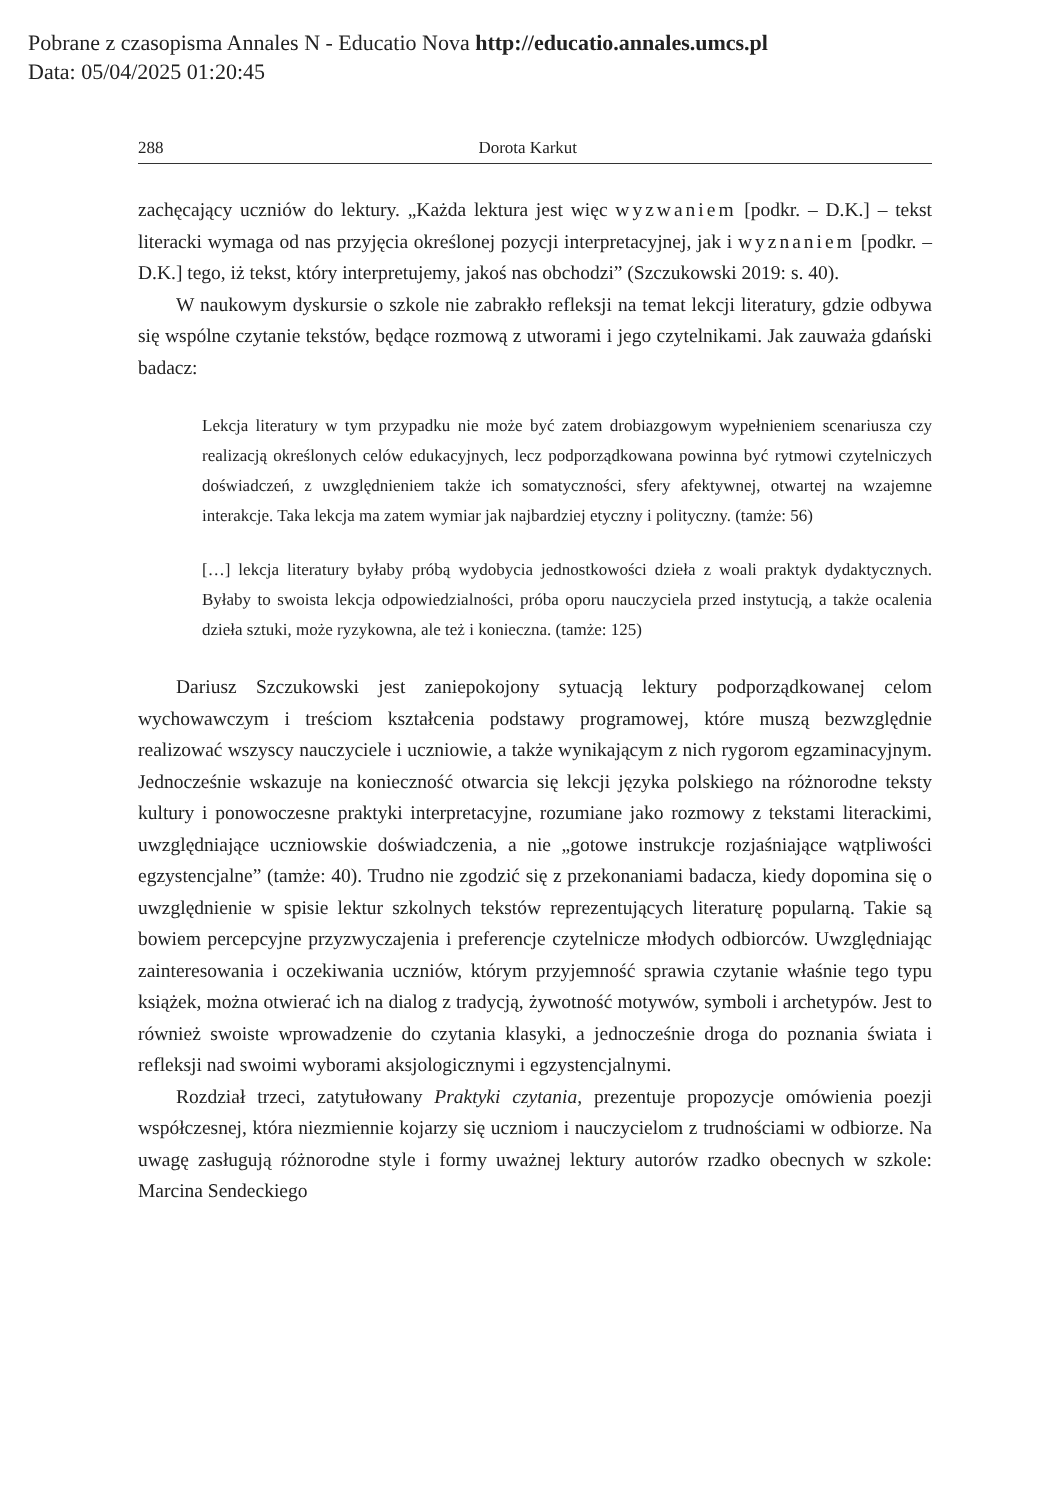Pobrane z czasopisma Annales N - Educatio Nova http://educatio.annales.umcs.pl
Data: 05/04/2025 01:20:45
288 Dorota Karkut
zachęcający uczniów do lektury. „Każda lektura jest więc wyzwaniem [podkr. – D.K.] – tekst literacki wymaga od nas przyjęcia określonej pozycji interpretacyjnej, jak i wyznaniem [podkr. – D.K.] tego, iż tekst, który interpretujemy, jakoś nas obchodzi” (Szczukowski 2019: s. 40).
W naukowym dyskursie o szkole nie zabrakło refleksji na temat lekcji literatury, gdzie odbywa się wspólne czytanie tekstów, będące rozmową z utworami i jego czytelnikami. Jak zauważa gdański badacz:
Lekcja literatury w tym przypadku nie może być zatem drobiazgowym wypełnieniem scenariusza czy realizacją określonych celów edukacyjnych, lecz podporządkowana powinna być rytmowi czytelniczych doświadczeń, z uwzględnieniem także ich somatyczności, sfery afektywnej, otwartej na wzajemne interakcje. Taka lekcja ma zatem wymiar jak najbardziej etyczny i polityczny. (tamże: 56)
[…] lekcja literatury byłaby próbą wydobycia jednostkowości dzieła z woali praktyk dydaktycznych. Byłaby to swoista lekcja odpowiedzialności, próba oporu nauczyciela przed instytucją, a także ocalenia dzieła sztuki, może ryzykowna, ale też i konieczna. (tamże: 125)
Dariusz Szczukowski jest zaniepokojony sytuacją lektury podporządkowanej celom wychowawczym i treściom kształcenia podstawy programowej, które muszą bezwzględnie realizować wszyscy nauczyciele i uczniowie, a także wynikającym z nich rygorom egzaminacyjnym. Jednocześnie wskazuje na konieczność otwarcia się lekcji języka polskiego na różnorodne teksty kultury i ponowoczesne praktyki interpretacyjne, rozumiane jako rozmowy z tekstami literackimi, uwzględniające uczniowskie doświadczenia, a nie „gotowe instrukcje rozjaśniające wątpliwości egzystencjalne” (tamże: 40). Trudno nie zgodzić się z przekonaniami badacza, kiedy dopomina się o uwzględnienie w spisie lektur szkolnych tekstów reprezentujących literaturę popularną. Takie są bowiem percepcyjne przyzwyczajenia i preferencje czytelnicze młodych odbiorców. Uwzględniając zainteresowania i oczekiwania uczniów, którym przyjemność sprawia czytanie właśnie tego typu książek, można otwierać ich na dialog z tradycją, żywotność motywów, symboli i archetypów. Jest to również swoiste wprowadzenie do czytania klasyki, a jednocześnie droga do poznania świata i refleksji nad swoimi wyborami aksjologicznymi i egzystencjalnymi.
Rozdział trzeci, zatytułowany Praktyki czytania, prezentuje propozycje omówienia poezji współczesnej, która niezmiennie kojarzy się uczniom i nauczycielom z trudnościami w odbiorze. Na uwagę zasługują różnorodne style i formy uważnej lektury autorów rzadko obecnych w szkole: Marcina Sendeckiego